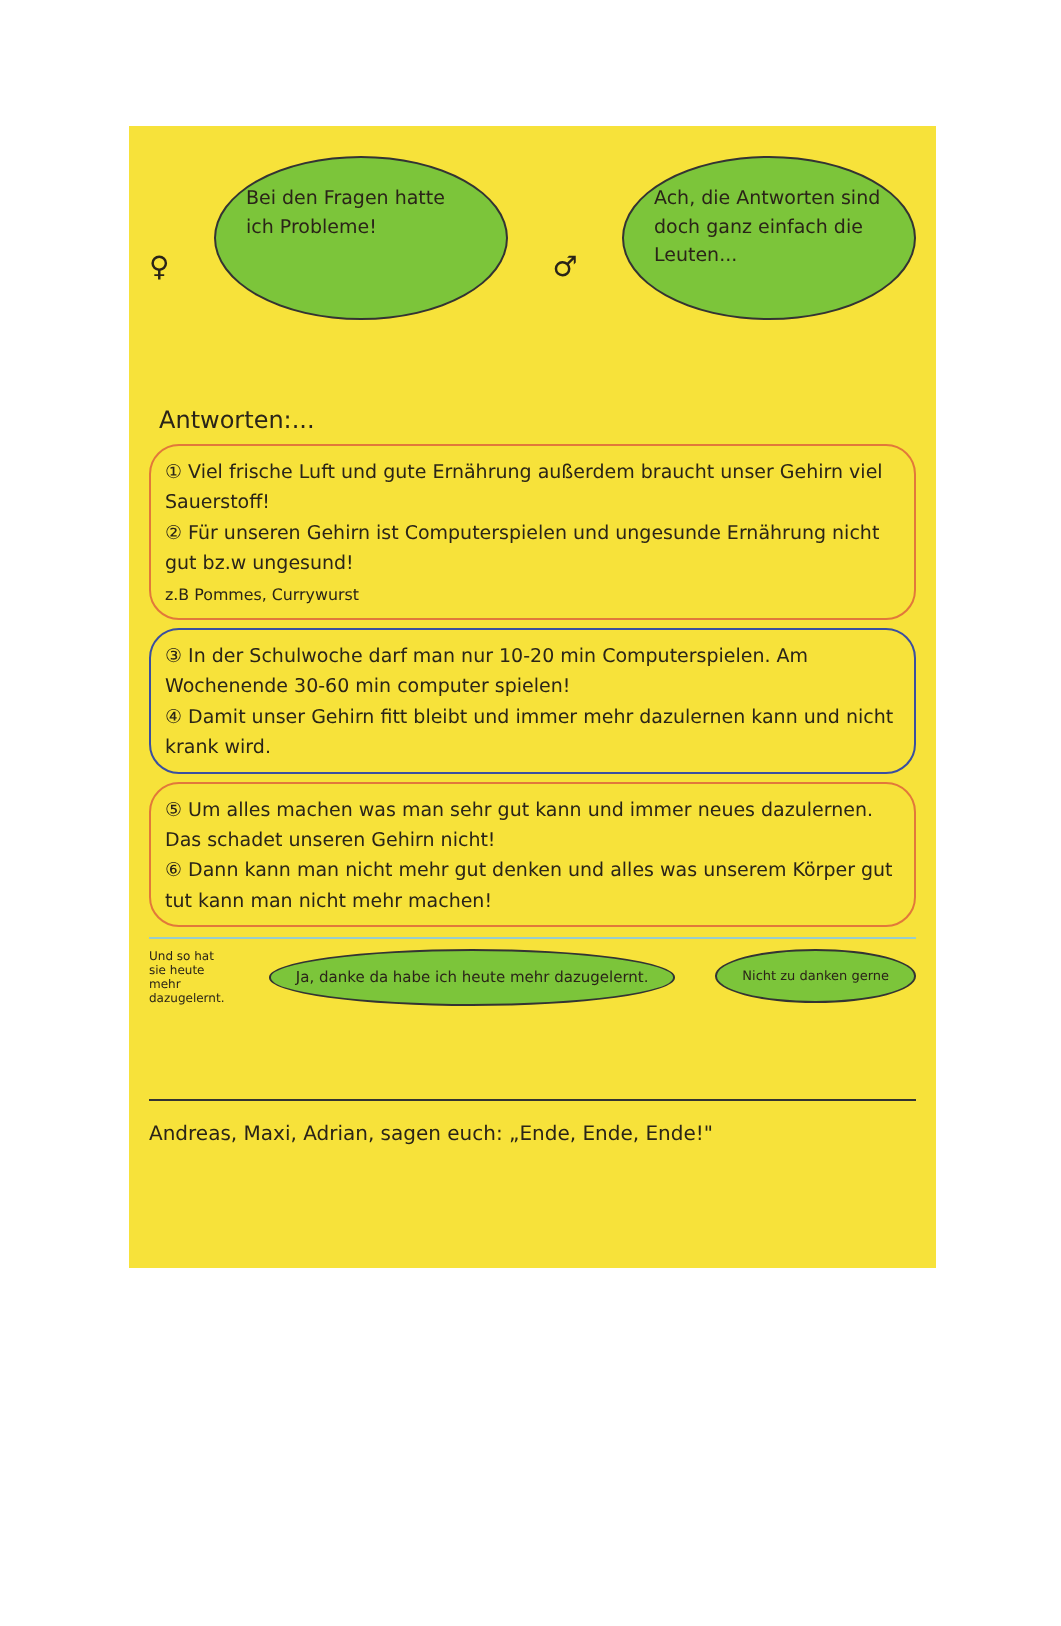♀
Bei den Fragen hatte ich Probleme!
♂
Ach, die Antworten sind doch ganz einfach die Leuten...
Antworten:...
① Viel frische Luft und gute Ernährung außerdem braucht unser Gehirn viel Sauerstoff!
② Für unseren Gehirn ist Computerspielen und ungesunde Ernährung nicht gut bz.w ungesund!
z.B Pommes, Currywurst
③ In der Schulwoche darf man nur 10-20 min Computerspielen. Am Wochenende 30-60 min computer spielen!
④ Damit unser Gehirn fitt bleibt und immer mehr dazulernen kann und nicht krank wird.
⑤ Um alles machen was man sehr gut kann und immer neues dazulernen. Das schadet unseren Gehirn nicht!
⑥ Dann kann man nicht mehr gut denken und alles was unserem Körper gut tut kann man nicht mehr machen!
Und so hat sie heute mehr dazugelernt.
Ja, danke da habe ich heute mehr dazugelernt.
Nicht zu danken gerne
Andreas, Maxi, Adrian, sagen euch: „Ende, Ende, Ende!"